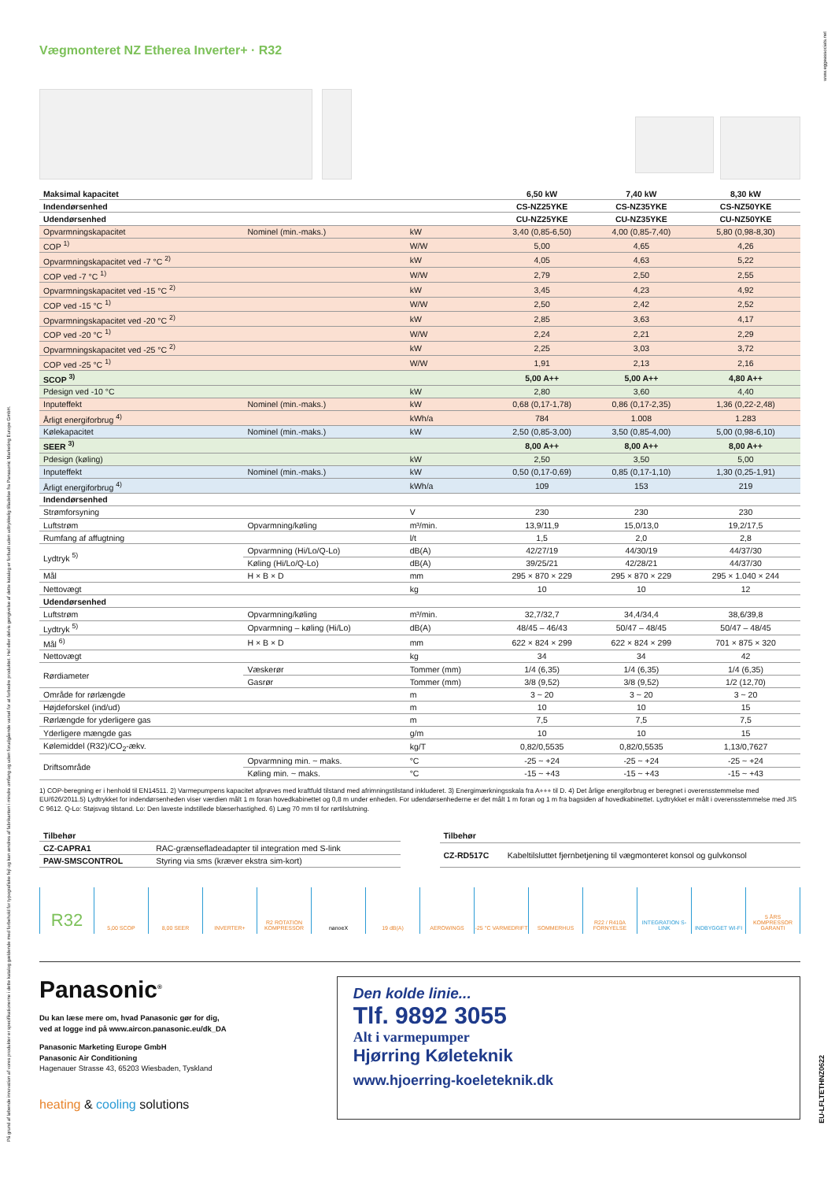På grund af løbende innovation af vores produkter er specifikationerne i dette katalog gældende med forbehold for typografiske fejl og kan ændres af fabrikanten i mindre omfang og uden forudgående varsel for at forbedre produktet. Hel eller delvis gengivelse af dette katalog er forbudt uden udtrykkelig tilladelse fra Panasonic Marketing Europe GmbH.
www.eggeassociats.net
EU-LFLTETHNZ0622
Vægmonteret NZ Etherea Inverter+ · R32
| Maksimal kapacitet | | | 6,50 kW | 7,40 kW | 8,30 kW |
| Indendørsenhed | | | CS-NZ25YKE | CS-NZ35YKE | CS-NZ50YKE |
| Udendørsenhed | | | CU-NZ25YKE | CU-NZ35YKE | CU-NZ50YKE |
| Opvarmningskapacitet | Nominel (min.-maks.) | kW | 3,40 (0,85-6,50) | 4,00 (0,85-7,40) | 5,80 (0,98-8,30) |
| COP <sup>1)</sup> | | W/W | 5,00 | 4,65 | 4,26 |
| Opvarmningskapacitet ved -7 °C <sup>2)</sup> | | kW | 4,05 | 4,63 | 5,22 |
| COP ved -7 °C <sup>1)</sup> | | W/W | 2,79 | 2,50 | 2,55 |
| Opvarmningskapacitet ved -15 °C <sup>2)</sup> | | kW | 3,45 | 4,23 | 4,92 |
| COP ved -15 °C <sup>1)</sup> | | W/W | 2,50 | 2,42 | 2,52 |
| Opvarmningskapacitet ved -20 °C <sup>2)</sup> | | kW | 2,85 | 3,63 | 4,17 |
| COP ved -20 °C <sup>1)</sup> | | W/W | 2,24 | 2,21 | 2,29 |
| Opvarmningskapacitet ved -25 °C <sup>2)</sup> | | kW | 2,25 | 3,03 | 3,72 |
| COP ved -25 °C <sup>1)</sup> | | W/W | 1,91 | 2,13 | 2,16 |
| SCOP <sup>3)</sup> | | | 5,00 A++ | 5,00 A++ | 4,80 A++ |
| Pdesign ved -10 °C | | kW | 2,80 | 3,60 | 4,40 |
| Inputeffekt | Nominel (min.-maks.) | kW | 0,68 (0,17-1,78) | 0,86 (0,17-2,35) | 1,36 (0,22-2,48) |
| Årligt energiforbrug <sup>4)</sup> | | kWh/a | 784 | 1.008 | 1.283 |
| Kølekapacitet | Nominel (min.-maks.) | kW | 2,50 (0,85-3,00) | 3,50 (0,85-4,00) | 5,00 (0,98-6,10) |
| SEER <sup>3)</sup> | | | 8,00 A++ | 8,00 A++ | 8,00 A++ |
| Pdesign (køling) | | kW | 2,50 | 3,50 | 5,00 |
| Inputeffekt | Nominel (min.-maks.) | kW | 0,50 (0,17-0,69) | 0,85 (0,17-1,10) | 1,30 (0,25-1,91) |
| Årligt energiforbrug <sup>4)</sup> | | kWh/a | 109 | 153 | 219 |
| Indendørsenhed | | | | | |
| Strømforsyning | | V | 230 | 230 | 230 |
| Luftstrøm | Opvarmning/køling | m³/min. | 13,9/11,9 | 15,0/13,0 | 19,2/17,5 |
| Rumfang af affugtning | | l/t | 1,5 | 2,0 | 2,8 |
| Lydtryk <sup>5)</sup> | Opvarmning (Hi/Lo/Q-Lo) | dB(A) | 42/27/19 | 44/30/19 | 44/37/30 |
| | Køling (Hi/Lo/Q-Lo) | dB(A) | 39/25/21 | 42/28/21 | 44/37/30 |
| Mål | H × B × D | mm | 295 × 870 × 229 | 295 × 870 × 229 | 295 × 1.040 × 244 |
| Nettovægt | | kg | 10 | 10 | 12 |
| Udendørsenhed | | | | | |
| Luftstrøm | Opvarmning/køling | m³/min. | 32,7/32,7 | 34,4/34,4 | 38,6/39,8 |
| Lydtryk <sup>5)</sup> | Opvarmning – køling (Hi/Lo) | dB(A) | 48/45 – 46/43 | 50/47 – 48/45 | 50/47 – 48/45 |
| Mål <sup>6)</sup> | H × B × D | mm | 622 × 824 × 299 | 622 × 824 × 299 | 701 × 875 × 320 |
| Nettovægt | | kg | 34 | 34 | 42 |
| Rørdiameter | Væskerør | Tommer (mm) | 1/4 (6,35) | 1/4 (6,35) | 1/4 (6,35) |
| | Gasrør | Tommer (mm) | 3/8 (9,52) | 3/8 (9,52) | 1/2 (12,70) |
| Område for rørlængde | | m | 3 ~ 20 | 3 ~ 20 | 3 ~ 20 |
| Højdeforskel (ind/ud) | | m | 10 | 10 | 15 |
| Rørlængde for yderligere gas | | m | 7,5 | 7,5 | 7,5 |
| Yderligere mængde gas | | g/m | 10 | 10 | 15 |
| Kølemiddel (R32)/CO<sub>2</sub>-ækv. | | kg/T | 0,82/0,5535 | 0,82/0,5535 | 1,13/0,7627 |
| Driftsområde | Opvarmning min. ~ maks. | °C | -25 ~ +24 | -25 ~ +24 | -25 ~ +24 |
| | Køling min. ~ maks. | °C | -15 ~ +43 | -15 ~ +43 | -15 ~ +43 |
1) COP-beregning er i henhold til EN14511. 2) Varmepumpens kapacitet afprøves med kraftfuld tilstand med afrimningstilstand inkluderet. 3) Energimærkningsskala fra A+++ til D. 4) Det årlige energiforbrug er beregnet i overensstemmelse med EU/626/2011.5) Lydtrykket for indendørsenheden viser værdien målt 1 m foran hovedkabinettet og 0,8 m under enheden. For udendørsenhederne er det målt 1 m foran og 1 m fra bagsiden af hovedkabinettet. Lydtrykket er målt i overensstemmelse med JIS C 9612. Q-Lo: Støjsvag tilstand. Lo: Den laveste indstillede blæserhastighed. 6) Læg 70 mm til for rørtilslutning.
| Tilbehør | |
| CZ-CAPRA1 | RAC-grænsefladeadapter til integration med S-link |
| PAW-SMSCONTROL | Styring via sms (kræver ekstra sim-kort) |
| Tilbehør | |
| CZ-RD517C | Kabeltilsluttet fjernbetjening til vægmonteret konsol og gulvkonsol |
R32
5,00 SCOP 8,00 SEER INVERTER+ R2 ROTATION KOMPRESSOR nanoeX 19 dB(A) AEROWINGS -25 °C VARMEDRIFT SOMMERHUS R22 / R410A FORNYELSE INTEGRATION S-LINK INDBYGGET WI-FI 5 ÅRS KOMPRESSOR GARANTI
Panasonic<sup>®</sup>
Du kan læse mere om, hvad Panasonic gør for dig,
ved at logge ind på www.aircon.panasonic.eu/dk_DA
Panasonic Marketing Europe GmbH
Panasonic Air Conditioning
Hagenauer Strasse 43, 65203 Wiesbaden, Tyskland
heating & cooling solutions
Den kolde linie...
Tlf. 9892 3055
Alt i varmepumper
Hjørring Køleteknik
www.hjoerring-koeleteknik.dk